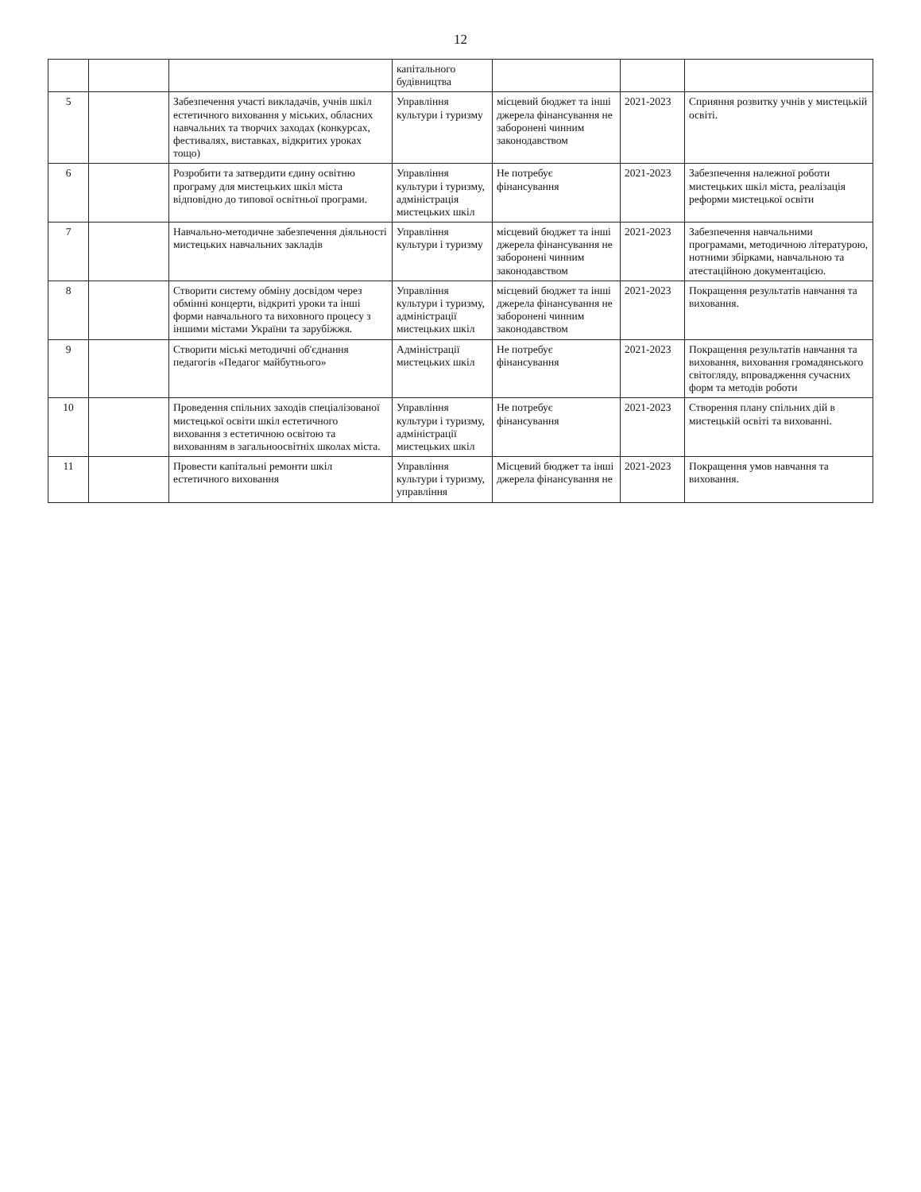12
| | | | капітального будівництва | | | |
| 5 | | Забезпечення участі викладачів, учнів шкіл естетичного виховання у міських, обласних навчальних та творчих заходах (конкурсах, фестивалях, виставках, відкритих уроках тощо) | Управління культури і туризму | місцевий бюджет та інші джерела фінансування не заборонені чинним законодавством | 2021-2023 | Сприяння розвитку учнів у мистецькій освіті. |
| 6 | | Розробити та затвердити єдину освітню програму для мистецьких шкіл міста відповідно до типової освітньої програми. | Управління культури і туризму, адміністрація мистецьких шкіл | Не потребує фінансування | 2021-2023 | Забезпечення належної роботи мистецьких шкіл міста, реалізація реформи мистецької освіти |
| 7 | | Навчально-методичне забезпечення діяльності мистецьких навчальних закладів | Управління культури і туризму | місцевий бюджет та інші джерела фінансування не заборонені чинним законодавством | 2021-2023 | Забезпечення навчальними програмами, методичною літературою, нотними збірками, навчальною та атестаційною документацією. |
| 8 | | Створити систему обміну досвідом через обмінні концерти, відкриті уроки та інші форми навчального та виховного процесу з іншими містами України та зарубіжжя. | Управління культури і туризму, адміністрації мистецьких шкіл | місцевий бюджет та інші джерела фінансування не заборонені чинним законодавством | 2021-2023 | Покращення результатів навчання та виховання. |
| 9 | | Створити міські методичні об'єднання педагогів «Педагог майбутнього» | Адміністрації мистецьких шкіл | Не потребує фінансування | 2021-2023 | Покращення результатів навчання та виховання, виховання громадянського світогляду, впровадження сучасних форм та методів роботи |
| 10 | | Проведення спільних заходів спеціалізованої мистецької освіти шкіл естетичного виховання з естетичною освітою та вихованням в загальноосвітніх школах міста. | Управління культури і туризму, адміністрації мистецьких шкіл | Не потребує фінансування | 2021-2023 | Створення плану спільних дій в мистецькій освіті та вихованні. |
| 11 | | Провести капітальні ремонти шкіл естетичного виховання | Управління культури і туризму, управління | Місцевий бюджет та інші джерела фінансування не | 2021-2023 | Покращення умов навчання та виховання. |